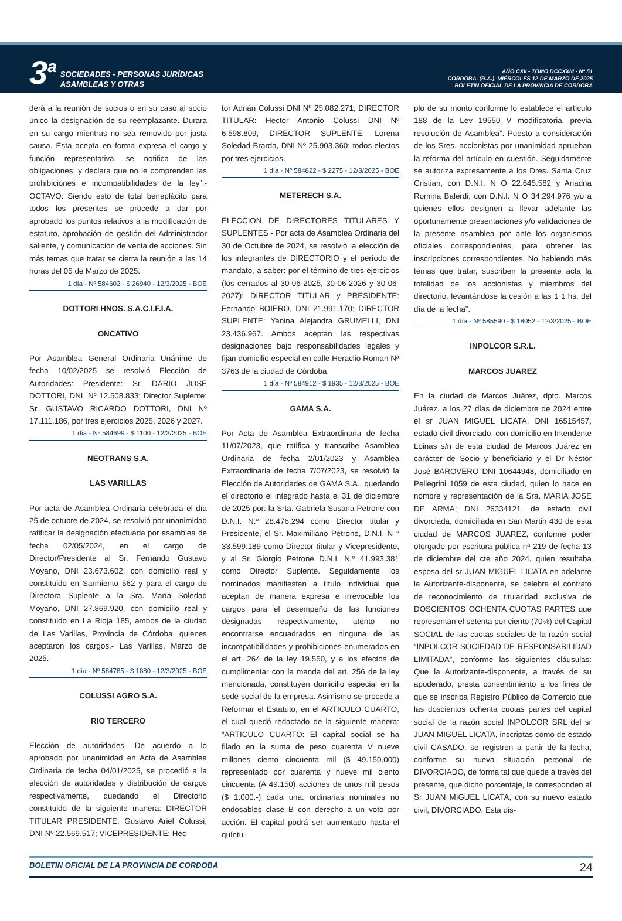3<sup>a</sup>
SOCIEDADES - PERSONAS JURÍDICAS
ASAMBLEAS Y OTRAS
AÑO CXII - TOMO DCCXXIII - Nº 51
CORDOBA, (R.A.), MIÉRCOLES 12 DE MARZO DE 2025
BOLETIN OFICIAL DE LA PROVINCIA DE CORDOBA
derá a la reunión de socios o en su caso al socio único la designación de su reemplazante. Durara en su cargo mientras no sea removido por justa causa. Esta acepta en forma expresa el cargo y función representativa, se notifica de las obligaciones, y declara que no le comprenden las prohibiciones e incompatibilidades de la ley”.- OCTAVO: Siendo esto de total beneplácito para todos los presentes se procede a dar por aprobado los puntos relativos a la modificación de estatuto, aprobación de gestión del Administrador saliente, y comunicación de venta de acciones. Sin más temas que tratar se cierra la reunión a las 14 horas del 05 de Marzo de 2025.
1 día - Nº 584602 - $ 26940 - 12/3/2025 - BOE
DOTTORI HNOS. S.A.C.I.F.I.A.
ONCATIVO
Por Asamblea General Ordinaria Unánime de fecha 10/02/2025 se resolvió Elección de Autoridades: Presidente: Sr. DARIO JOSE DOTTORI, DNI. Nº 12.508.833; Director Suplente: Sr. GUSTAVO RICARDO DOTTORI, DNI Nº 17.111.186, por tres ejercicios 2025, 2026 y 2027.
1 día - Nº 584699 - $ 1100 - 12/3/2025 - BOE
NEOTRANS S.A.
LAS VARILLAS
Por acta de Asamblea Ordinaria celebrada el día 25 de octubre de 2024, se resolvió por unanimidad ratificar la designación efectuada por asamblea de fecha 02/05/2024, en el cargo de Director/Presidente al Sr. Fernando Gustavo Moyano, DNI 23.673.602, con domicilio real y constituido en Sarmiento 562 y para el cargo de Directora Suplente a la Sra. María Soledad Moyano, DNI 27.869.920, con domicilio real y constituido en La Rioja 185, ambos de la ciudad de Las Varillas, Provincia de Córdoba, quienes aceptaron los cargos.- Las Varillas, Marzo de 2025.-
1 día - Nº 584785 - $ 1880 - 12/3/2025 - BOE
COLUSSI AGRO S.A.
RIO TERCERO
Elección de autoridades- De acuerdo a lo aprobado por unanimidad en Acta de Asamblea Ordinaria de fecha 04/01/2025, se procedió a la elección de autoridades y distribución de cargos respectivamente, quedando el Directorio constituido de la siguiente manera: DIRECTOR TITULAR PRESIDENTE: Gustavo Ariel Colussi, DNI Nº 22.569.517; VICEPRESIDENTE: Hec-
tor Adrián Colussi DNI Nº 25.082.271; DIRECTOR TITULAR: Hector Antonio Colussi DNI Nº 6.598.809; DIRECTOR SUPLENTE: Lorena Soledad Brarda, DNI Nº 25.903.360; todos electos por tres ejercicios.
1 día - Nº 584822 - $ 2275 - 12/3/2025 - BOE
METERECH S.A.
ELECCION DE DIRECTORES TITULARES Y SUPLENTES - Por acta de Asamblea Ordinaria del 30 de Octubre de 2024, se resolvió la elección de los integrantes de DIRECTORIO y el período de mandato, a saber: por el término de tres ejercicios (los cerrados al 30-06-2025, 30-06-2026 y 30-06-2027): DIRECTOR TITULAR y PRESIDENTE: Fernando BOIERO, DNI 21.991.170; DIRECTOR SUPLENTE: Yanina Alejandra GRUMELLI, DNI 23.436.967. Ambos aceptan las respectivas designaciones bajo responsabilidades legales y fijan domicilio especial en calle Heraclio Roman Nª 3763 de la ciudad de Córdoba.
1 día - Nº 584912 - $ 1935 - 12/3/2025 - BOE
GAMA S.A.
Por Acta de Asamblea Extraordinaria de fecha 11/07/2023, que ratifica y transcribe Asamblea Ordinaria de fecha 2/01/2023 y Asamblea Extraordinaria de fecha 7/07/2023, se resolvió la Elección de Autoridades de GAMA S.A., quedando el directorio el integrado hasta el 31 de diciembre de 2025 por: la Srta. Gabriela Susana Petrone con D.N.I. N.º 28.476.294 como Director titular y Presidente, el Sr. Maximiliano Petrone, D.N.I. N ° 33.599.189 como Director titular y Vicepresidente, y al Sr. Giorgio Petrone D.N.I. N.º 41.993.381 como Director Suplente. Seguidamente los nominados manifiestan a título individual que aceptan de manera expresa e irrevocable los cargos para el desempeño de las funciones designadas respectivamente, atento no encontrarse encuadrados en ninguna de las incompatibilidades y prohibiciones enumerados en el art. 264 de la ley 19.550, y a los efectos de cumplimentar con la manda del art. 256 de la ley mencionada, constituyen domicilio especial en la sede social de la empresa. Asimismo se procede a Reformar el Estatuto, en el ARTICULO CUARTO, el cual quedó redactado de la siguiente manera: “ARTICULO CUARTO: El capital social se ha filado en la suma de peso cuarenta V nueve millones ciento cincuenta mil ($ 49.150.000) representado por cuarenta y nueve mil ciento cincuenta (A 49.150) acciones de unos mil pesos ($ 1.000.-) cada una. ordinarias nominales no endosables clase B con derecho a un voto por acción. El capital podrá ser aumentado hasta el quíntu-
plo de su monto conforme lo establece el artículo 188 de la Lev 19550 V modificatoria. previa resolución de Asamblea”. Puesto a consideración de los Sres. accionistas por unanimidad aprueban la reforma del artículo en cuestión. Seguidamente se autoriza expresamente a los Dres. Santa Cruz Cristian, con D.N.I. N O 22.645.582 y Ariadna Romina Balerdi, con D.N.I. N O 34.294.976 y/o a quienes ellos designen a llevar adelante las oportunamente presentaciones y/o validaciones de la presente asamblea por ante los organismos oficiales correspondientes, para obtener las inscripciones correspondientes. No habiendo más temas que tratar, suscriben la presente acta la totalidad de los accionistas y miembros del directorio, levantándose la cesión a las 1 1 hs. del día de la fecha”.
1 día - Nº 585590 - $ 18052 - 12/3/2025 - BOE
INPOLCOR S.R.L.
MARCOS JUAREZ
En la ciudad de Marcos Juárez, dpto. Marcos Juárez, a los 27 días de diciembre de 2024 entre el sr JUAN MIGUEL LICATA, DNI 16515457, estado civil divorciado, con domicilio en Intendente Loinas s/n de esta ciudad de Marcos Juárez en carácter de Socio y beneficiario y el Dr Néstor José BAROVERO DNI 10644948, domiciliado en Pellegrini 1059 de esta ciudad, quien lo hace en nombre y representación de la Sra. MARIA JOSE DE ARMA; DNI 26334121, de estado civil divorciada, domiciliada en San Martin 430 de esta ciudad de MARCOS JUAREZ, conforme poder otorgado por escritura pública nª 219 de fecha 13 de diciembre del cte año 2024, quien resultaba esposa del sr JUAN MIGUEL LICATA en adelante la Autorizante-disponente, se celebra el contrato de reconocimiento de titularidad exclusiva de DOSCIENTOS OCHENTA CUOTAS PARTES que representan el setenta por ciento (70%) del Capital SOCIAL de las cuotas sociales de la razón social “INPOLCOR SOCIEDAD DE RESPONSABILIDAD LIMITADA”, conforme las siguientes cláusulas: Que la Autorizante-disponente, a través de su apoderado, presta consentimiento a los fines de que se inscriba Registro Público de Comercio que las doscientos ochenta cuotas partes del capital social de la razón social INPOLCOR SRL del sr JUAN MIGUEL LICATA, inscriptas como de estado civil CASADO, se registren a partir de la fecha, conforme su nueva situación personal de DIVORCIADO, de forma tal que quede a través del presente, que dicho porcentaje, le corresponden al Sr JUAN MIGUEL LICATA, con su nuevo estado civil, DIVORCIADO. Esta dis-
BOLETIN OFICIAL DE LA PROVINCIA DE CORDOBA 24